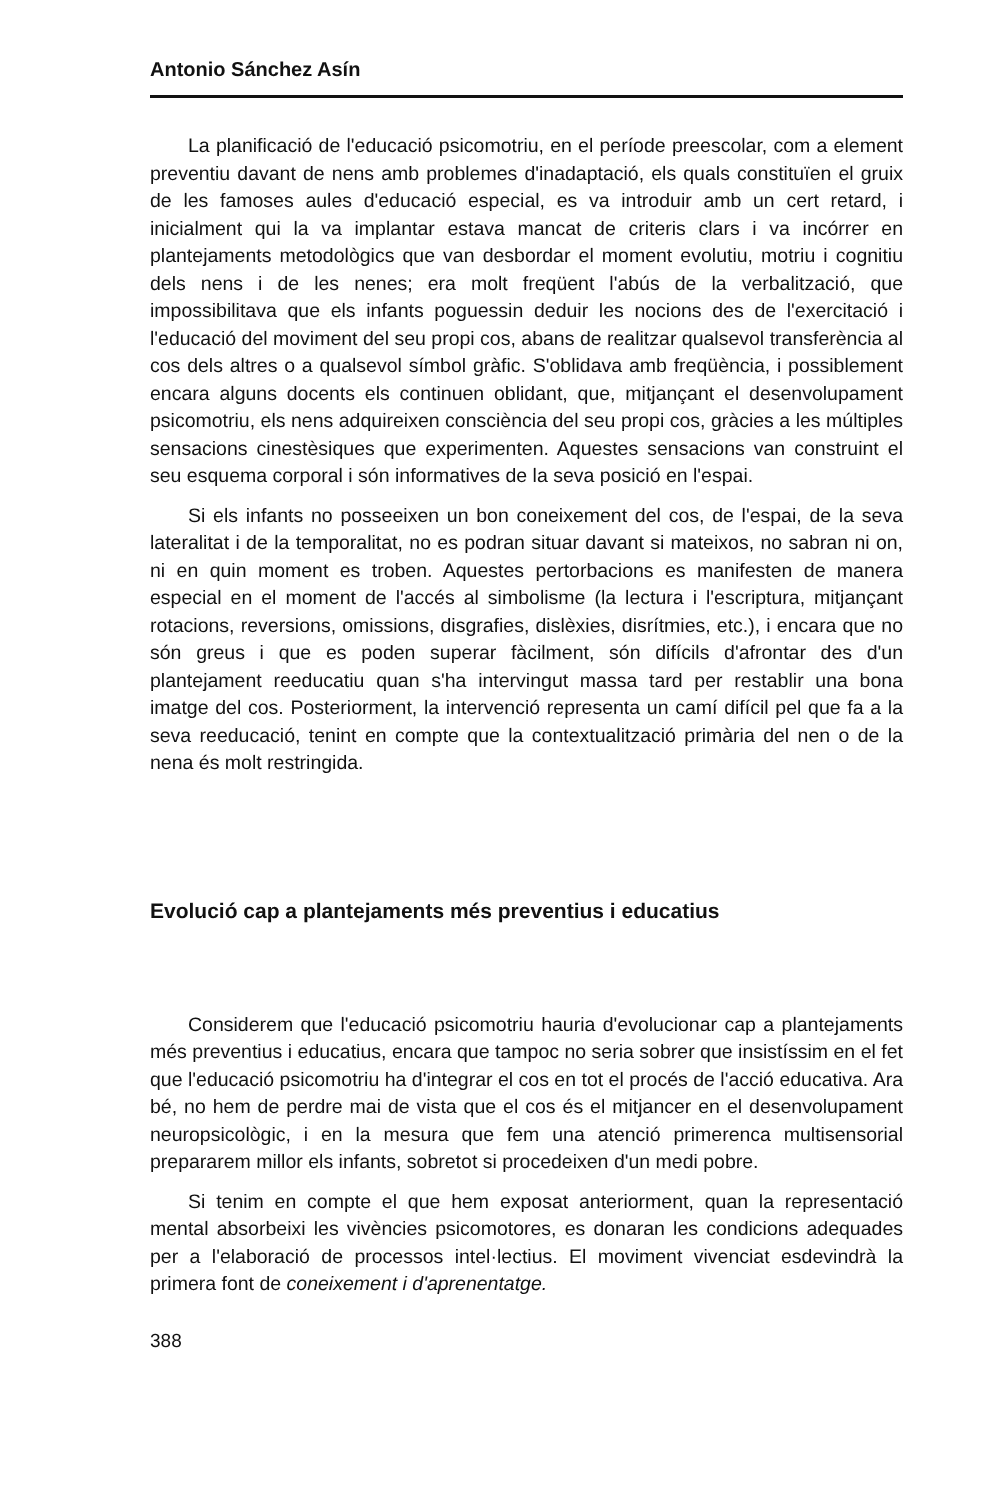Antonio Sánchez Asín
La planificació de l'educació psicomotriu, en el període preescolar, com a element preventiu davant de nens amb problemes d'inadaptació, els quals constituïen el gruix de les famoses aules d'educació especial, es va introduir amb un cert retard, i inicialment qui la va implantar estava mancat de criteris clars i va incórrer en plantejaments metodològics que van desbordar el moment evolutiu, motriu i cognitiu dels nens i de les nenes; era molt freqüent l'abús de la verbalització, que impossibilitava que els infants poguessin deduir les nocions des de l'exercitació i l'educació del moviment del seu propi cos, abans de realitzar qualsevol transferència al cos dels altres o a qualsevol símbol gràfic. S'oblidava amb freqüència, i possiblement encara alguns docents els continuen oblidant, que, mitjançant el desenvolupament psicomotriu, els nens adquireixen consciència del seu propi cos, gràcies a les múltiples sensacions cinestèsiques que experimenten. Aquestes sensacions van construint el seu esquema corporal i són informatives de la seva posició en l'espai.
Si els infants no posseeixen un bon coneixement del cos, de l'espai, de la seva lateralitat i de la temporalitat, no es podran situar davant si mateixos, no sabran ni on, ni en quin moment es troben. Aquestes pertorbacions es manifesten de manera especial en el moment de l'accés al simbolisme (la lectura i l'escriptura, mitjançant rotacions, reversions, omissions, disgrafies, dislèxies, disrítmies, etc.), i encara que no són greus i que es poden superar fàcilment, són difícils d'afrontar des d'un plantejament reeducatiu quan s'ha intervingut massa tard per restablir una bona imatge del cos. Posteriorment, la intervenció representa un camí difícil pel que fa a la seva reeducació, tenint en compte que la contextualització primària del nen o de la nena és molt restringida.
Evolució cap a plantejaments més preventius i educatius
Considerem que l'educació psicomotriu hauria d'evolucionar cap a plantejaments més preventius i educatius, encara que tampoc no seria sobrer que insistíssim en el fet que l'educació psicomotriu ha d'integrar el cos en tot el procés de l'acció educativa. Ara bé, no hem de perdre mai de vista que el cos és el mitjancer en el desenvolupament neuropsicològic, i en la mesura que fem una atenció primerenca multisensorial prepararem millor els infants, sobretot si procedeixen d'un medi pobre.
Si tenim en compte el que hem exposat anteriorment, quan la representació mental absorbeixi les vivències psicomotores, es donaran les condicions adequades per a l'elaboració de processos intel·lectius. El moviment vivenciat esdevindrà la primera font de coneixement i d'aprenentatge.
388